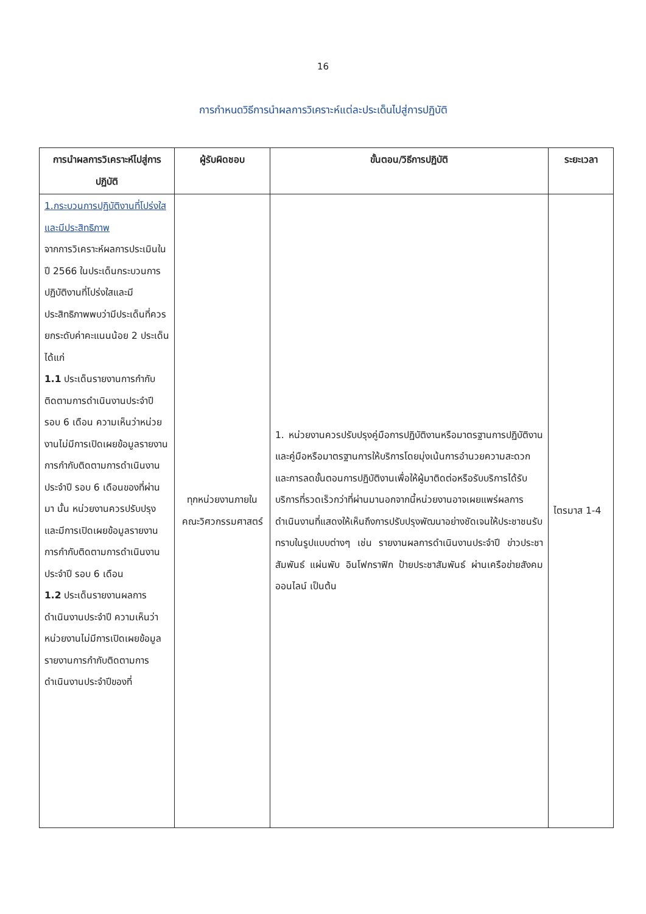16
การกำหนดวิธีการนำผลการวิเคราะห์แต่ละประเด็นไปสู่การปฏิบัติ
| การนำผลการวิเคราะห์ไปสู่การปฏิบัติ | ผู้รับผิดชอบ | ขั้นตอน/วิธีการปฏิบัติ | ระยะเวลา |
| --- | --- | --- | --- |
| 1.กระบวนการปฏิบัติงานที่โปร่งใสและมีประสิทธิภาพ จากการวิเคราะห์ผลการประเมินในปี 2566 ในประเด็นกระบวนการปฏิบัติงานที่โปร่งใสและมีประสิทธิภาพพบว่ามีประเด็นที่ควรยกระดับค่าคะแนนน้อย 2 ประเด็น ได้แก่ 1.1 ประเด็นรายงานการกำกับติดตามการดำเนินงานประจำปี รอบ 6 เดือน ความเห็นว่าหน่วยงานไม่มีการเปิดเผยข้อมูลรายงานการกำกับติดตามการดำเนินงานประจำปี รอบ 6 เดือนของที่ผ่านมา นั้น หน่วยงานควรปรับปรุงและมีการเปิดเผยข้อมูลรายงานการกำกับติดตามการดำเนินงานประจำปี รอบ 6 เดือน 1.2 ประเด็นรายงานผลการดำเนินงานประจำปี ความเห็นว่าหน่วยงานไม่มีการเปิดเผยข้อมูลรายงานการกำกับติดตามการดำเนินงานประจำปีของที่ | ทุกหน่วยงานภายในคณะวิศวกรรมศาสตร์ | 1. หน่วยงานควรปรับปรุงคู่มือการปฏิบัติงานหรือมาตรฐานการปฏิบัติงานและคู่มือหรือมาตรฐานการให้บริการโดยมุ่งเน้นการอำนวยความสะดวกและการลดขั้นตอนการปฏิบัติงานเพื่อให้ผู้มาติดต่อหรือรับบริการได้รับบริการที่รวดเร็วกว่าที่ผ่านมานอกจากนี้หน่วยงานอาจเผยแพร่ผลการดำเนินงานที่แสดงให้เห็นถึงการปรับปรุงพัฒนาอย่างชัดเจนให้ประชาชนรับทราบในรูปแบบต่างๆ เช่น รายงานผลการดำเนินงานประจำปี ข่าวประชา สัมพันธ์ แผ่นพับ อินโฟกราฟิก ป้ายประชาสัมพันธ์ ผ่านเครือข่ายสังคมออนไลน์ เป็นต้น | ไตรมาส 1-4 |